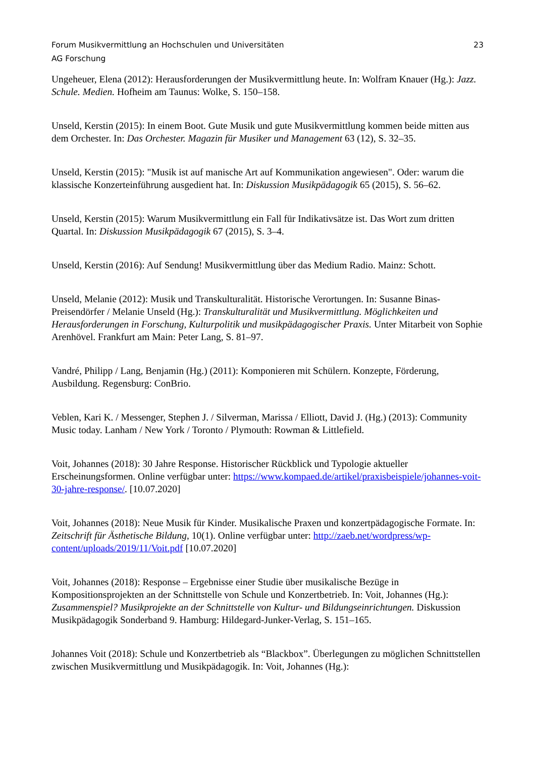Forum Musikvermittlung an Hochschulen und Universitäten 23
AG Forschung
Ungeheuer, Elena (2012): Herausforderungen der Musikvermittlung heute. In: Wolfram Knauer (Hg.): Jazz. Schule. Medien. Hofheim am Taunus: Wolke, S. 150–158.
Unseld, Kerstin (2015): In einem Boot. Gute Musik und gute Musikvermittlung kommen beide mitten aus dem Orchester. In: Das Orchester. Magazin für Musiker und Management 63 (12), S. 32–35.
Unseld, Kerstin (2015): "Musik ist auf manische Art auf Kommunikation angewiesen". Oder: warum die klassische Konzerteinführung ausgedient hat. In: Diskussion Musikpädagogik 65 (2015), S. 56–62.
Unseld, Kerstin (2015): Warum Musikvermittlung ein Fall für Indikativsätze ist. Das Wort zum dritten Quartal. In: Diskussion Musikpädagogik 67 (2015), S. 3–4.
Unseld, Kerstin (2016): Auf Sendung! Musikvermittlung über das Medium Radio. Mainz: Schott.
Unseld, Melanie (2012): Musik und Transkulturalität. Historische Verortungen. In: Susanne Binas-Preisendörfer / Melanie Unseld (Hg.): Transkulturalität und Musikvermittlung. Möglichkeiten und Herausforderungen in Forschung, Kulturpolitik und musikpädagogischer Praxis. Unter Mitarbeit von Sophie Arenhövel. Frankfurt am Main: Peter Lang, S. 81–97.
Vandré, Philipp / Lang, Benjamin (Hg.) (2011): Komponieren mit Schülern. Konzepte, Förderung, Ausbildung. Regensburg: ConBrio.
Veblen, Kari K. / Messenger, Stephen J. / Silverman, Marissa / Elliott, David J. (Hg.) (2013): Community Music today. Lanham / New York / Toronto / Plymouth: Rowman & Littlefield.
Voit, Johannes (2018): 30 Jahre Response. Historischer Rückblick und Typologie aktueller Erscheinungsformen. Online verfügbar unter: https://www.kompaed.de/artikel/praxisbeispiele/johannes-voit-30-jahre-response/. [10.07.2020]
Voit, Johannes (2018): Neue Musik für Kinder. Musikalische Praxen und konzertpädagogische Formate. In: Zeitschrift für Ästhetische Bildung, 10(1). Online verfügbar unter: http://zaeb.net/wordpress/wp-content/uploads/2019/11/Voit.pdf [10.07.2020]
Voit, Johannes (2018): Response – Ergebnisse einer Studie über musikalische Bezüge in Kompositionsprojekten an der Schnittstelle von Schule und Konzertbetrieb. In: Voit, Johannes (Hg.): Zusammenspiel? Musikprojekte an der Schnittstelle von Kultur- und Bildungseinrichtungen. Diskussion Musikpädagogik Sonderband 9. Hamburg: Hildegard-Junker-Verlag, S. 151–165.
Johannes Voit (2018): Schule und Konzertbetrieb als “Blackbox”. Überlegungen zu möglichen Schnittstellen zwischen Musikvermittlung und Musikpädagogik. In: Voit, Johannes (Hg.):